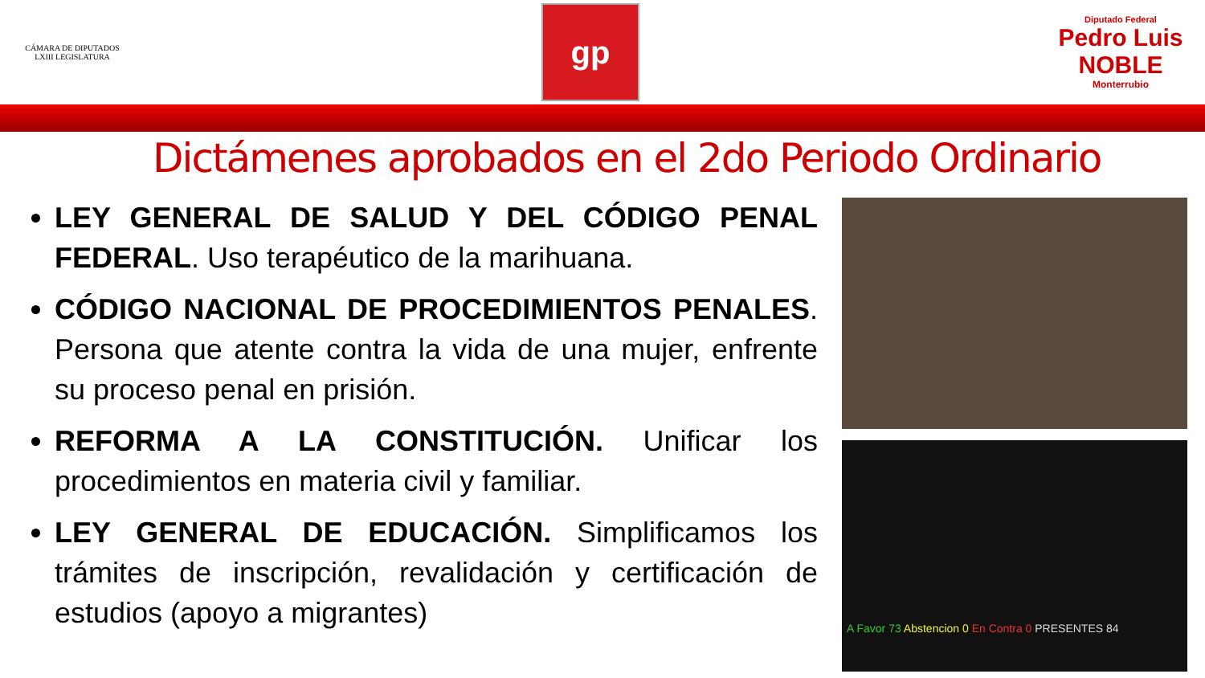CÁMARA DE DIPUTADOS
LXIII LEGISLATURA
gp
Diputado Federal
Pedro Luis
NOBLE
Monterrubio
Dictámenes aprobados en el 2do Periodo Ordinario
LEY GENERAL DE SALUD Y DEL CÓDIGO PENAL FEDERAL. Uso terapéutico de la marihuana.
CÓDIGO NACIONAL DE PROCEDIMIENTOS PENALES. Persona que atente contra la vida de una mujer, enfrente su proceso penal en prisión.
REFORMA A LA CONSTITUCIÓN. Unificar los procedimientos en materia civil y familiar.
LEY GENERAL DE EDUCACIÓN. Simplificamos los trámites de inscripción, revalidación y certificación de estudios (apoyo a migrantes)
A Favor 73 Abstencion 0 En Contra 0 PRESENTES 84